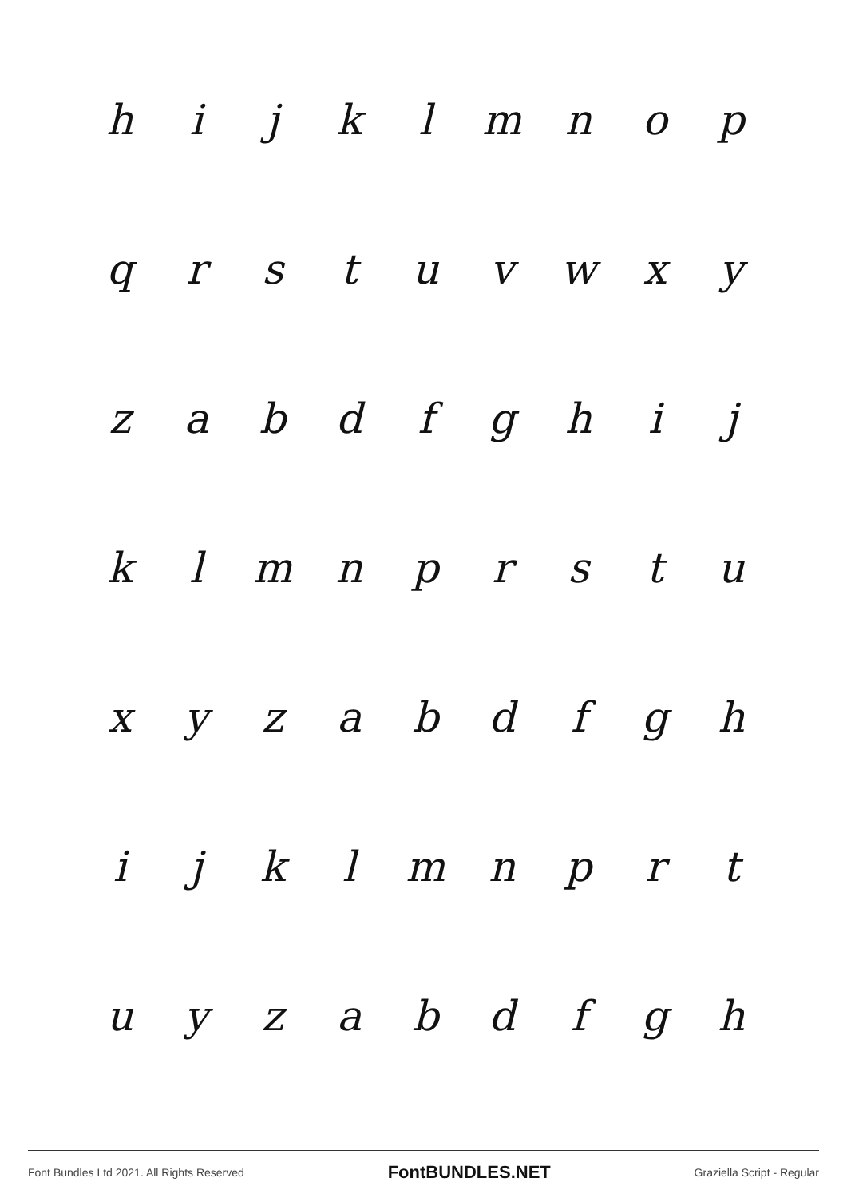hijklmnop
qrstuvwxy
zabdfghij
klmnprstu
xyzabdfgh
ijklmnprt
uyzabdfgh
Font Bundles Ltd 2021. All Rights Reserved FontBUNDLES.NET Graziella Script - Regular